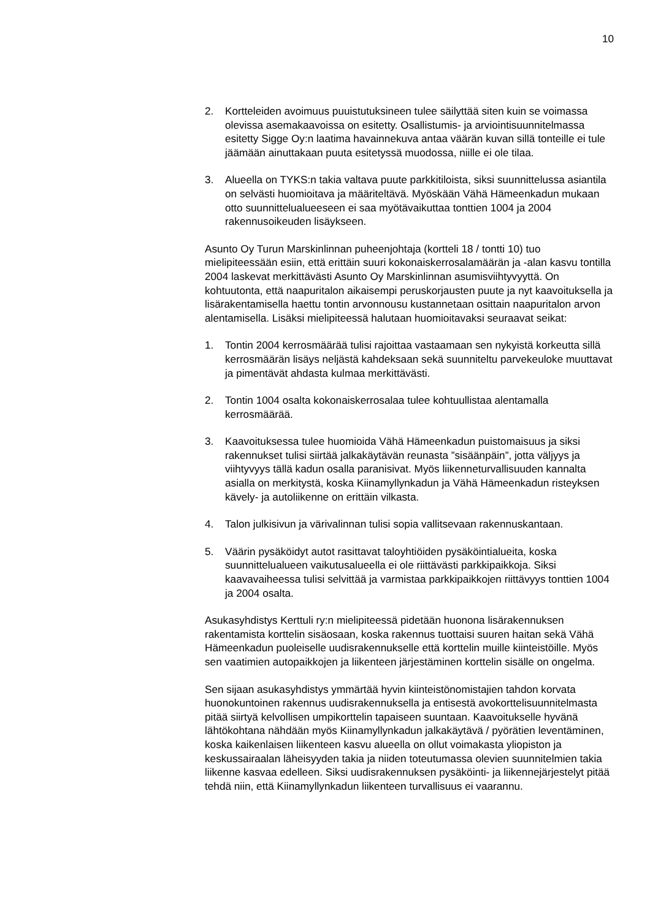10
2. Kortteleiden avoimuus puuistutuksineen tulee säilyttää siten kuin se voimassa olevissa asemakaavoissa on esitetty. Osallistumis- ja arviointisuunnitelmassa esitetty Sigge Oy:n laatima havainnekuva antaa väärän kuvan sillä tonteille ei tule jäämään ainuttakaan puuta esitetyssä muodossa, niille ei ole tilaa.
3. Alueella on TYKS:n takia valtava puute parkkitiloista, siksi suunnittelussa asiantila on selvästi huomioitava ja määriteltävä. Myöskään Vähä Hämeenkadun mukaan otto suunnittelualueeseen ei saa myötävaikuttaa tonttien 1004 ja 2004 rakennusoikeuden lisäykseen.
Asunto Oy Turun Marskinlinnan puheenjohtaja (kortteli 18 / tontti 10) tuo mielipiteessään esiin, että erittäin suuri kokonaiskerrosalamäärän ja -alan kasvu tontilla 2004 laskevat merkittävästi Asunto Oy Marskinlinnan asumisviihtyvyyttä. On kohtuutonta, että naapuritalon aikaisempi peruskorjausten puute ja nyt kaavoituksella ja lisärakentamisella haettu tontin arvonnousu kustannetaan osittain naapuritalon arvon alentamisella. Lisäksi mielipiteessä halutaan huomioitavaksi seuraavat seikat:
1. Tontin 2004 kerrosmäärää tulisi rajoittaa vastaamaan sen nykyistä korkeutta sillä kerrosmäärän lisäys neljästä kahdeksaan sekä suunniteltu parvekeuloke muuttavat ja pimentävät ahdasta kulmaa merkittävästi.
2. Tontin 1004 osalta kokonaiskerrosalaa tulee kohtuullistaa alentamalla kerrosmäärää.
3. Kaavoituksessa tulee huomioida Vähä Hämeenkadun puistomaisuus ja siksi rakennukset tulisi siirtää jalkakäytävän reunasta ”sisäänpäin”, jotta väljyys ja viihtyvyys tällä kadun osalla paranisivat. Myös liikenneturvallisuuden kannalta asialla on merkitystä, koska Kiinamyllynkadun ja Vähä Hämeenkadun risteyksen kävely- ja autoliikenne on erittäin vilkasta.
4. Talon julkisivun ja värivalinnan tulisi sopia vallitsevaan rakennuskantaan.
5. Väärin pysäköidyt autot rasittavat taloyhtiöiden pysäköintialueita, koska suunnittelualueen vaikutusalueella ei ole riittävästi parkkipaikkoja. Siksi kaavavaiheessa tulisi selvittää ja varmistaa parkkipaikkojen riittävyys tonttien 1004 ja 2004 osalta.
Asukasyhdistys Kerttuli ry:n mielipiteessä pidetään huonona lisärakennuksen rakentamista korttelin sisäosaan, koska rakennus tuottaisi suuren haitan sekä Vähä Hämeenkadun puoleiselle uudisrakennukselle että korttelin muille kiinteistöille. Myös sen vaatimien autopaikkojen ja liikenteen järjestäminen korttelin sisälle on ongelma.
Sen sijaan asukasyhdistys ymmärtää hyvin kiinteistönomistajien tahdon korvata huonokuntoinen rakennus uudisrakennuksella ja entisestä avokortteli­suunnitelmasta pitää siirtyä kelvollisen umpikorttelin tapaiseen suuntaan. Kaavoitukselle hyvänä lähtökohtana nähdään myös Kiinamyllynkadun jalkakäytävä / pyörätien leventäminen, koska kaikenlaisen liikenteen kasvu alueella on ollut voimakasta yliopiston ja keskussairaalan läheisyyden takia ja niiden toteutumassa olevien suunnitelmien takia liikenne kasvaa edelleen. Siksi uudisrakennuksen pysäköinti- ja liikennejärjestelyt pitää tehdä niin, että Kiinamyllynkadun liikenteen turvallisuus ei vaarannu.